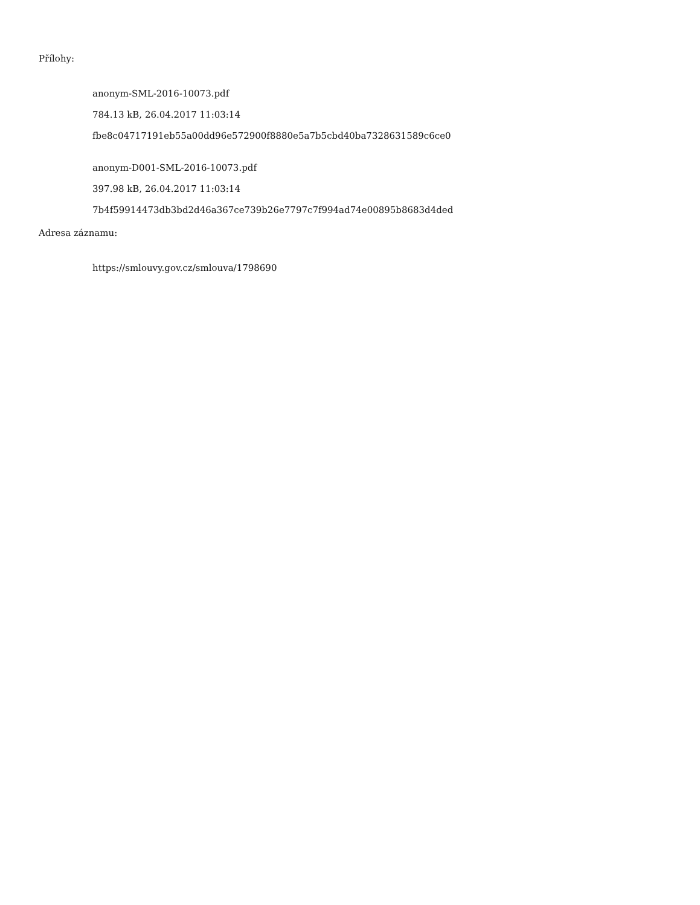Přílohy:
anonym-SML-2016-10073.pdf
784.13 kB, 26.04.2017 11:03:14
fbe8c04717191eb55a00dd96e572900f8880e5a7b5cbd40ba7328631589c6ce0
anonym-D001-SML-2016-10073.pdf
397.98 kB, 26.04.2017 11:03:14
7b4f59914473db3bd2d46a367ce739b26e7797c7f994ad74e00895b8683d4ded
Adresa záznamu:
https://smlouvy.gov.cz/smlouva/1798690